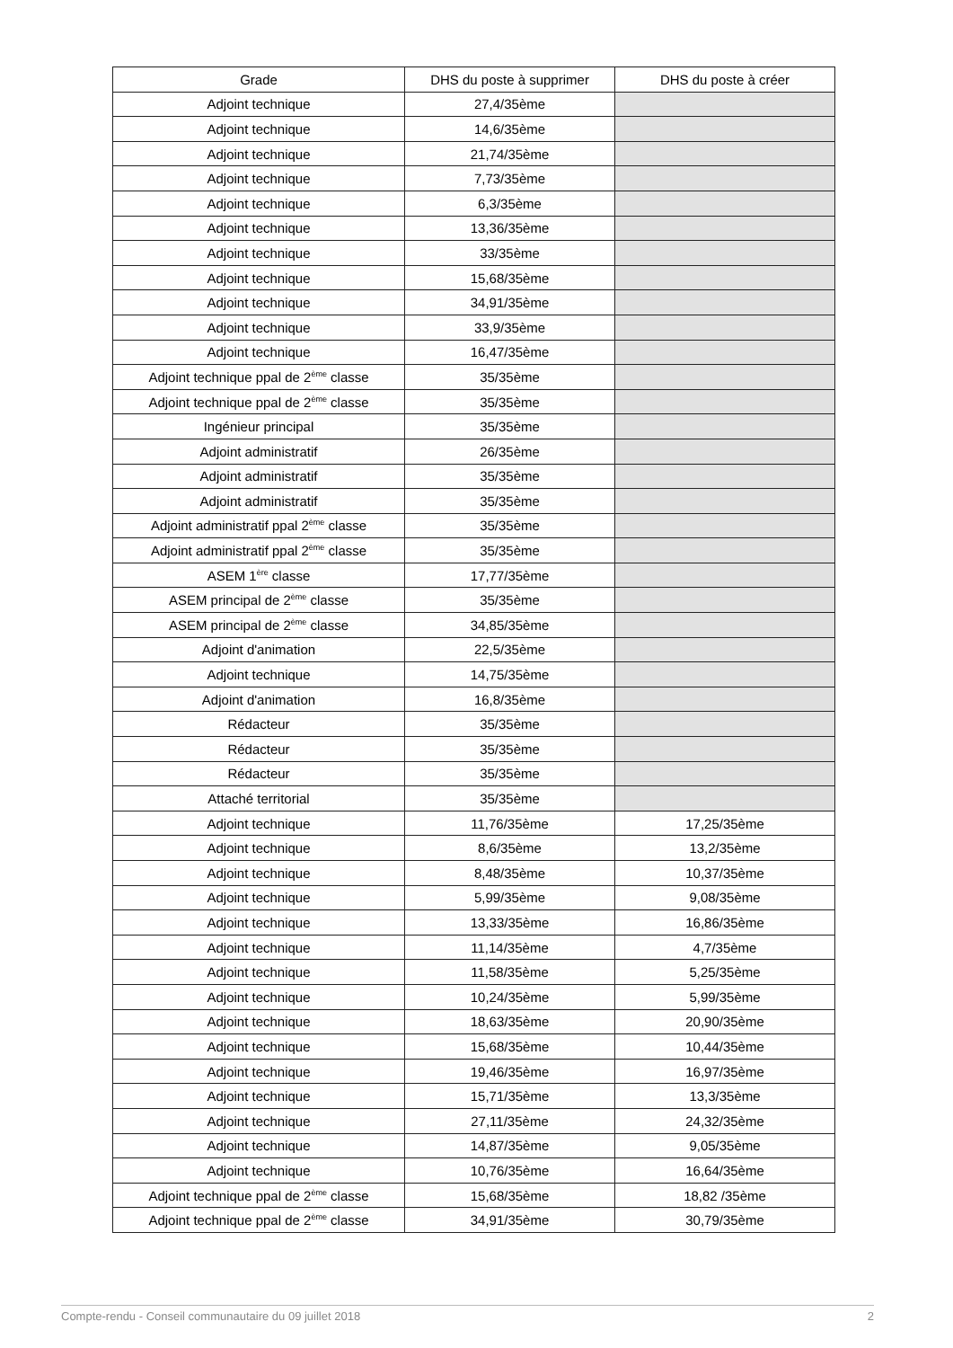| Grade | DHS du poste à supprimer | DHS du poste à créer |
| --- | --- | --- |
| Adjoint technique | 27,4/35ème | |
| Adjoint technique | 14,6/35ème | |
| Adjoint technique | 21,74/35ème | |
| Adjoint technique | 7,73/35ème | |
| Adjoint technique | 6,3/35ème | |
| Adjoint technique | 13,36/35ème | |
| Adjoint technique | 33/35ème | |
| Adjoint technique | 15,68/35ème | |
| Adjoint technique | 34,91/35ème | |
| Adjoint technique | 33,9/35ème | |
| Adjoint technique | 16,47/35ème | |
| Adjoint technique ppal de 2<sup>ème</sup> classe | 35/35ème | |
| Adjoint technique ppal de 2<sup>ème</sup> classe | 35/35ème | |
| Ingénieur principal | 35/35ème | |
| Adjoint administratif | 26/35ème | |
| Adjoint administratif | 35/35ème | |
| Adjoint administratif | 35/35ème | |
| Adjoint administratif ppal 2<sup>ème</sup> classe | 35/35ème | |
| Adjoint administratif ppal 2<sup>ème</sup> classe | 35/35ème | |
| ASEM 1<sup>ère</sup> classe | 17,77/35ème | |
| ASEM principal de 2<sup>ème</sup> classe | 35/35ème | |
| ASEM principal de 2<sup>ème</sup> classe | 34,85/35ème | |
| Adjoint d'animation | 22,5/35ème | |
| Adjoint technique | 14,75/35ème | |
| Adjoint d'animation | 16,8/35ème | |
| Rédacteur | 35/35ème | |
| Rédacteur | 35/35ème | |
| Rédacteur | 35/35ème | |
| Attaché territorial | 35/35ème | |
| Adjoint technique | 11,76/35ème | 17,25/35ème |
| Adjoint technique | 8,6/35ème | 13,2/35ème |
| Adjoint technique | 8,48/35ème | 10,37/35ème |
| Adjoint technique | 5,99/35ème | 9,08/35ème |
| Adjoint technique | 13,33/35ème | 16,86/35ème |
| Adjoint technique | 11,14/35ème | 4,7/35ème |
| Adjoint technique | 11,58/35ème | 5,25/35ème |
| Adjoint technique | 10,24/35ème | 5,99/35ème |
| Adjoint technique | 18,63/35ème | 20,90/35ème |
| Adjoint technique | 15,68/35ème | 10,44/35ème |
| Adjoint technique | 19,46/35ème | 16,97/35ème |
| Adjoint technique | 15,71/35ème | 13,3/35ème |
| Adjoint technique | 27,11/35ème | 24,32/35ème |
| Adjoint technique | 14,87/35ème | 9,05/35ème |
| Adjoint technique | 10,76/35ème | 16,64/35ème |
| Adjoint technique ppal de 2<sup>ème</sup> classe | 15,68/35ème | 18,82 /35ème |
| Adjoint technique ppal de 2<sup>ème</sup> classe | 34,91/35ème | 30,79/35ème |
Compte-rendu - Conseil communautaire du 09 juillet 2018 2